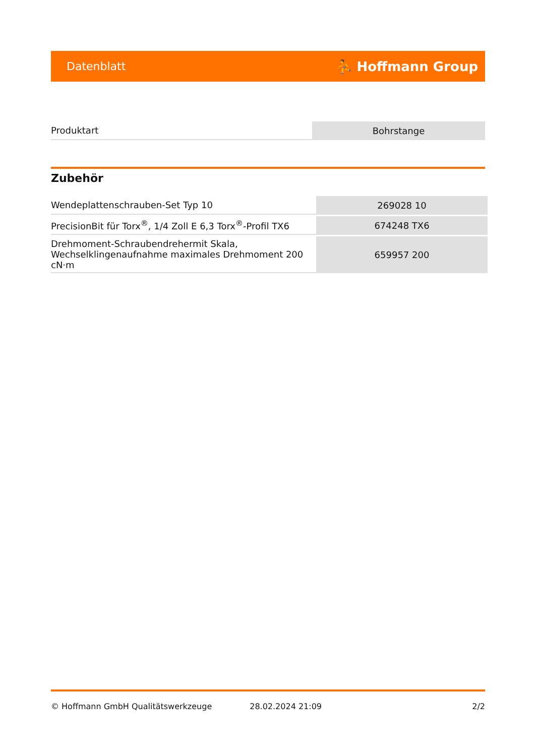Datenblatt ⛹ Hoffmann Group
| Produktart | Bohrstange |
Zubehör
| Wendeplattenschrauben-Set Typ 10 | 269028 10 |
| PrecisionBit für Torx<sup>®</sup>, 1/4 Zoll E 6,3 Torx<sup>®</sup>-Profil TX6 | 674248 TX6 |
| Drehmoment-Schraubendrehermit Skala, Wechselklingenaufnahme maximales Drehmoment 200 cN·m | 659957 200 |
© Hoffmann GmbH Qualitätswerkzeuge 28.02.2024 21:09 2/2